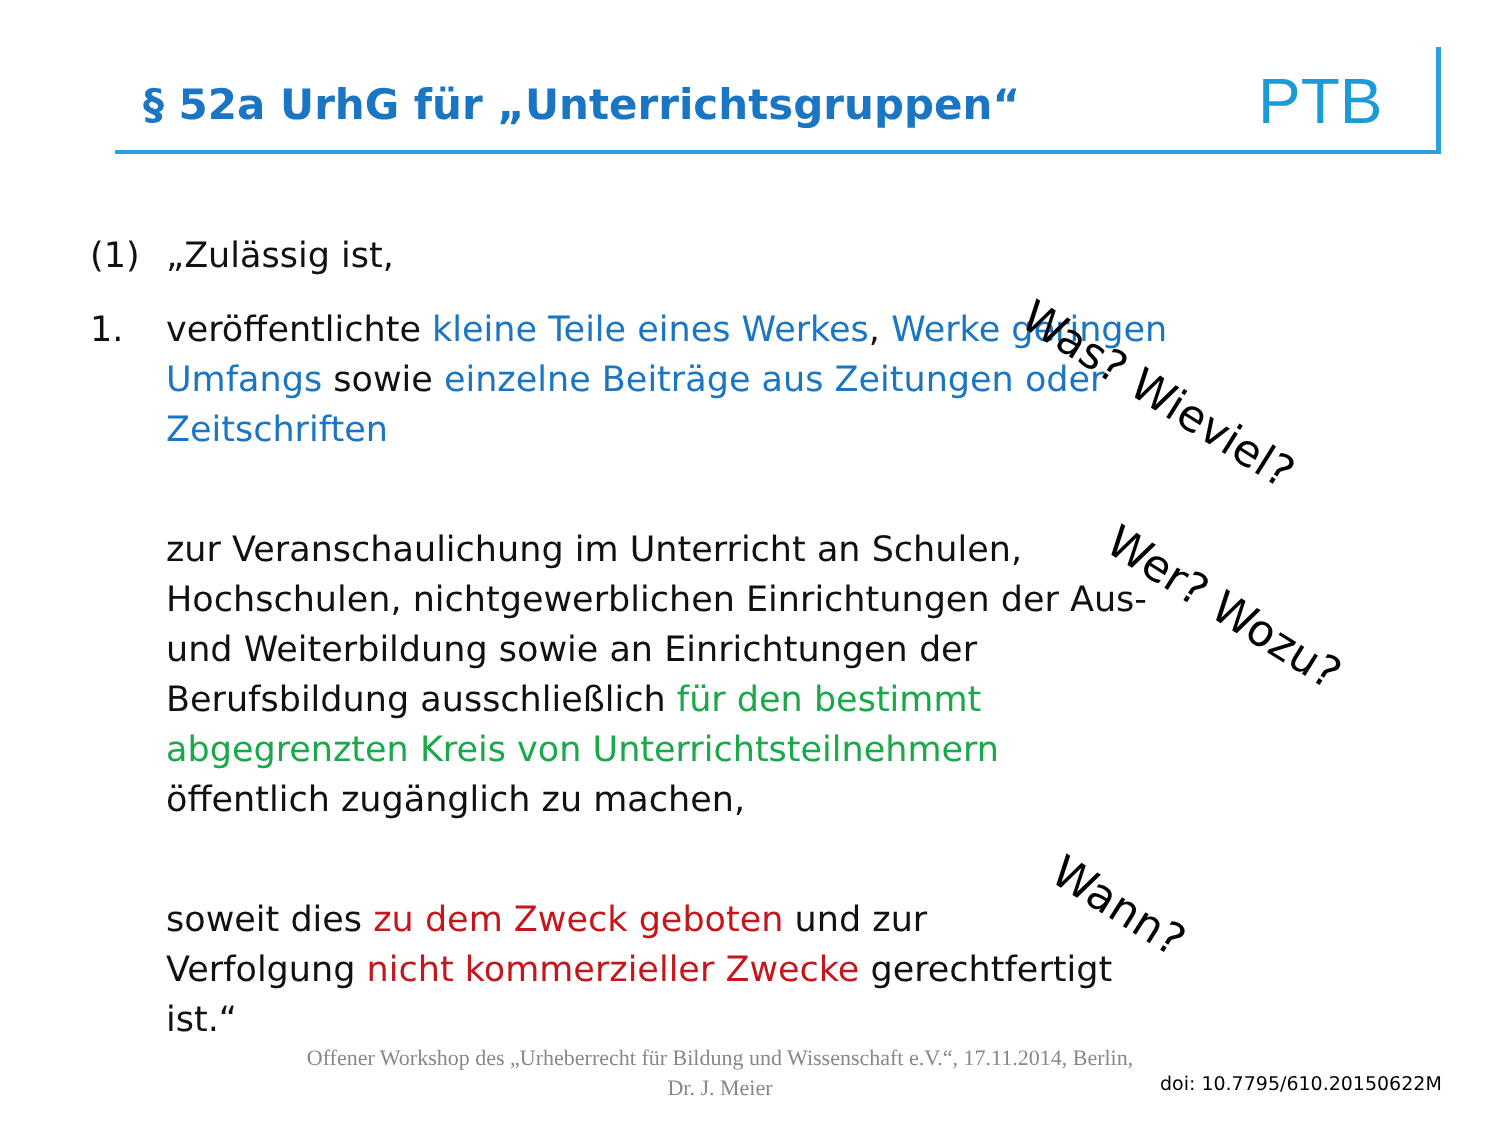§ 52a UrhG für „Unterrichtsgruppen“
PTB
(1) „Zulässig ist,
1. veröffentlichte kleine Teile eines Werkes, Werke geringen Umfangs sowie einzelne Beiträge aus Zeitungen oder Zeitschriften
zur Veranschaulichung im Unterricht an Schulen, Hochschulen, nichtgewerblichen Einrichtungen der Aus- und Weiterbildung sowie an Einrichtungen der Berufsbildung ausschließlich für den bestimmt abgegrenzten Kreis von Unterrichtsteilnehmern öffentlich zugänglich zu machen,
soweit dies zu dem Zweck geboten und zur Verfolgung nicht kommerzieller Zwecke gerechtfertigt ist.“
Was? Wieviel?
Wer? Wozu?
Wann?
Offener Workshop des „Urheberrecht für Bildung und Wissenschaft e.V.“, 17.11.2014, Berlin,
Dr. J. Meier
doi: 10.7795/610.20150622M